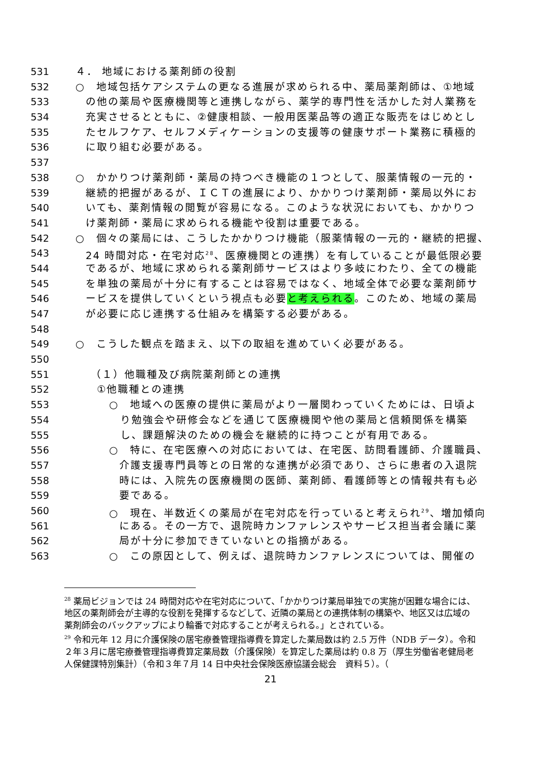531 ４． 地域における薬剤師の役割
532 ○　地域包括ケアシステムの更なる進展が求められる中、薬局薬剤師は、①地域
533 の他の薬局や医療機関等と連携しながら、薬学的専門性を活かした対人業務を
534 充実させるとともに、②健康相談、一般用医薬品等の適正な販売をはじめとし
535 たセルフケア、セルフメディケーションの支援等の健康サポート業務に積極的
536 に取り組む必要がある。
537
538 ○　かかりつけ薬剤師・薬局の持つべき機能の１つとして、服薬情報の一元的・
539 継続的把握があるが、ＩＣＴの進展により、かかりつけ薬剤師・薬局以外にお
540 いても、薬剤情報の閲覧が容易になる。このような状況においても、かかりつ
541 け薬剤師・薬局に求められる機能や役割は重要である。
542 ○　個々の薬局には、こうしたかかりつけ機能（服薬情報の一元的・継続的把握、
543 24 時間対応・在宅対応<sup>28</sup>、医療機関との連携）を有していることが最低限必要
544 であるが、地域に求められる薬剤師サービスはより多岐にわたり、全ての機能
545 を単独の薬局が十分に有することは容易ではなく、地域全体で必要な薬剤師サ
546 ービスを提供していくという視点も必要と考えられる。このため、地域の薬局
547 が必要に応じ連携する仕組みを構築する必要がある。
548
549 ○　こうした観点を踏まえ、以下の取組を進めていく必要がある。
550
551 （１）他職種及び病院薬剤師との連携
552 ①他職種との連携
553 ○　地域への医療の提供に薬局がより一層関わっていくためには、日頃よ
554 り勉強会や研修会などを通じて医療機関や他の薬局と信頼関係を構築
555 し、課題解決のための機会を継続的に持つことが有用である。
556 ○　特に、在宅医療への対応においては、在宅医、訪問看護師、介護職員、
557 介護支援専門員等との日常的な連携が必須であり、さらに患者の入退院
558 時には、入院先の医療機関の医師、薬剤師、看護師等との情報共有も必
559 要である。
560 ○　現在、半数近くの薬局が在宅対応を行っていると考えられ<sup>29</sup>、増加傾向
561 にある。その一方で、退院時カンファレンスやサービス担当者会議に薬
562 局が十分に参加できていないとの指摘がある。
563 ○　この原因として、例えば、退院時カンファレンスについては、開催の
<sup>28</sup> 薬局ビジョンでは 24 時間対応や在宅対応について、「かかりつけ薬局単独での実施が困難な場合には、地区の薬剤師会が主導的な役割を発揮するなどして、近隣の薬局との連携体制の構築や、地区又は広域の薬剤師会のバックアップにより輪番で対応することが考えられる。」とされている。
<sup>29</sup> 令和元年 12 月に介護保険の居宅療養管理指導費を算定した薬局数は約 2.5 万件（NDB データ）。令和２年３月に居宅療養管理指導費算定薬局数（介護保険）を算定した薬局は約 0.8 万（厚生労働省老健局老人保健課特別集計）（令和３年７月 14 日中央社会保険医療協議会総会　資料５）。（
21